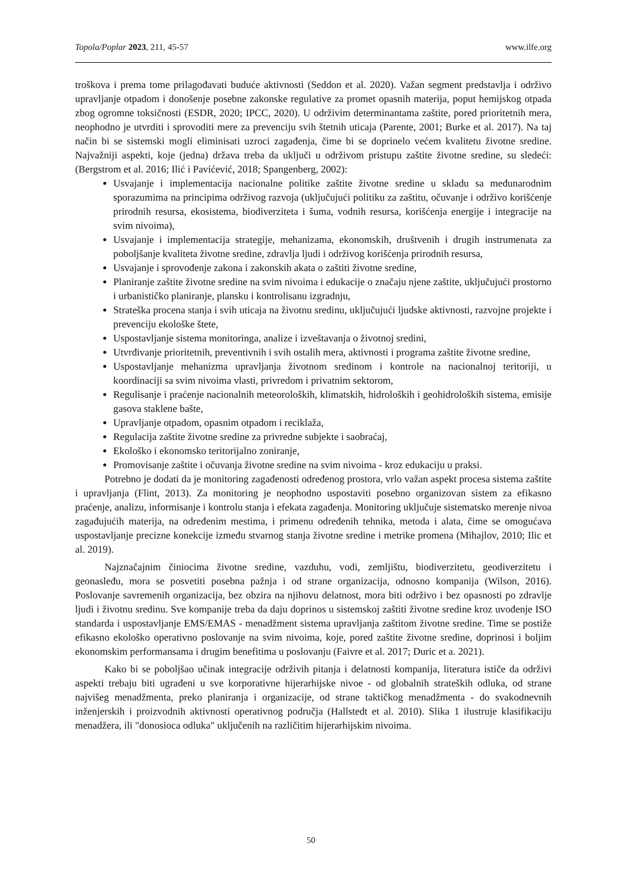Topola/Poplar 2023, 211, 45-57 www.ilfe.org
troškova i prema tome prilagođavati buduće aktivnosti (Seddon et al. 2020). Važan segment predstavlja i održivo upravljanje otpadom i donošenje posebne zakonske regulative za promet opasnih materija, poput hemijskog otpada zbog ogromne toksičnosti (ESDR, 2020; IPCC, 2020). U održivim determinantama zaštite, pored prioritetnih mera, neophodno je utvrditi i sprovoditi mere za prevenciju svih štetnih uticaja (Parente, 2001; Burke et al. 2017). Na taj način bi se sistemski mogli eliminisati uzroci zagađenja, čime bi se doprinelo većem kvalitetu životne sredine. Najvažniji aspekti, koje (jedna) država treba da uključi u održivom pristupu zaštite životne sredine, su sledeći: (Bergstrom et al. 2016; Ilić i Pavićević, 2018; Spangenberg, 2002):
Usvajanje i implementacija nacionalne politike zaštite životne sredine u skladu sa međunarodnim sporazumima na principima održivog razvoja (uključujući politiku za zaštitu, očuvanje i održivo korišćenje prirodnih resursa, ekosistema, biodiverziteta i šuma, vodnih resursa, korišćenja energije i integracije na svim nivoima),
Usvajanje i implementacija strategije, mehanizama, ekonomskih, društvenih i drugih instrumenata za poboljšanje kvaliteta životne sredine, zdravlja ljudi i održivog korišćenja prirodnih resursa,
Usvajanje i sprovođenje zakona i zakonskih akata o zaštiti životne sredine,
Planiranje zaštite životne sredine na svim nivoima i edukacije o značaju njene zaštite, uključujući prostorno i urbanističko planiranje, plansku i kontrolisanu izgradnju,
Strateška procena stanja i svih uticaja na životnu sredinu, uključujući ljudske aktivnosti, razvojne projekte i prevenciju ekološke štete,
Uspostavljanje sistema monitoringa, analize i izveštavanja o životnoj sredini,
Utvrđivanje prioritetnih, preventivnih i svih ostalih mera, aktivnosti i programa zaštite životne sredine,
Uspostavljanje mehanizma upravljanja životnom sredinom i kontrole na nacionalnoj teritoriji, u koordinaciji sa svim nivoima vlasti, privredom i privatnim sektorom,
Regulisanje i praćenje nacionalnih meteoroloških, klimatskih, hidroloških i geohidroloških sistema, emisije gasova staklene bašte,
Upravljanje otpadom, opasnim otpadom i reciklaža,
Regulacija zaštite životne sredine za privredne subjekte i saobraćaj,
Ekološko i ekonomsko teritorijalno zoniranje,
Promovisanje zaštite i očuvanja životne sredine na svim nivoima - kroz edukaciju u praksi.
Potrebno je dodati da je monitoring zagađenosti određenog prostora, vrlo važan aspekt procesa sistema zaštite i upravljanja (Flint, 2013). Za monitoring je neophodno uspostaviti posebno organizovan sistem za efikasno praćenje, analizu, informisanje i kontrolu stanja i efekata zagađenja. Monitoring uključuje sistematsko merenje nivoa zagađujućih materija, na određenim mestima, i primenu određenih tehnika, metoda i alata, čime se omogućava uspostavljanje precizne konekcije između stvarnog stanja životne sredine i metrike promena (Mihajlov, 2010; Ilic et al. 2019).
Najznačajnim činiocima životne sredine, vazduhu, vodi, zemljištu, biodiverzitetu, geodiverzitetu i geonasleđu, mora se posvetiti posebna pažnja i od strane organizacija, odnosno kompanija (Wilson, 2016). Poslovanje savremenih organizacija, bez obzira na njihovu delatnost, mora biti održivo i bez opasnosti po zdravlje ljudi i životnu sredinu. Sve kompanije treba da daju doprinos u sistemskoj zaštiti životne sredine kroz uvođenje ISO standarda i uspostavljanje EMS/EMAS - menadžment sistema upravljanja zaštitom životne sredine. Time se postiže efikasno ekološko operativno poslovanje na svim nivoima, koje, pored zaštite životne sredine, doprinosi i boljim ekonomskim performansama i drugim benefitima u poslovanju (Faivre et al. 2017; Duric et a. 2021).
Kako bi se poboljšao učinak integracije održivih pitanja i delatnosti kompanija, literatura ističe da održivi aspekti trebaju biti ugrađeni u sve korporativne hijerarhijske nivoe - od globalnih strateških odluka, od strane najvišeg menadžmenta, preko planiranja i organizacije, od strane taktičkog menadžmenta - do svakodnevnih inženjerskih i proizvodnih aktivnosti operativnog područja (Hallstedt et al. 2010). Slika 1 ilustruje klasifikaciju menadžera, ili "donosioca odluka" uključenih na različitim hijerarhijskim nivoima.
50